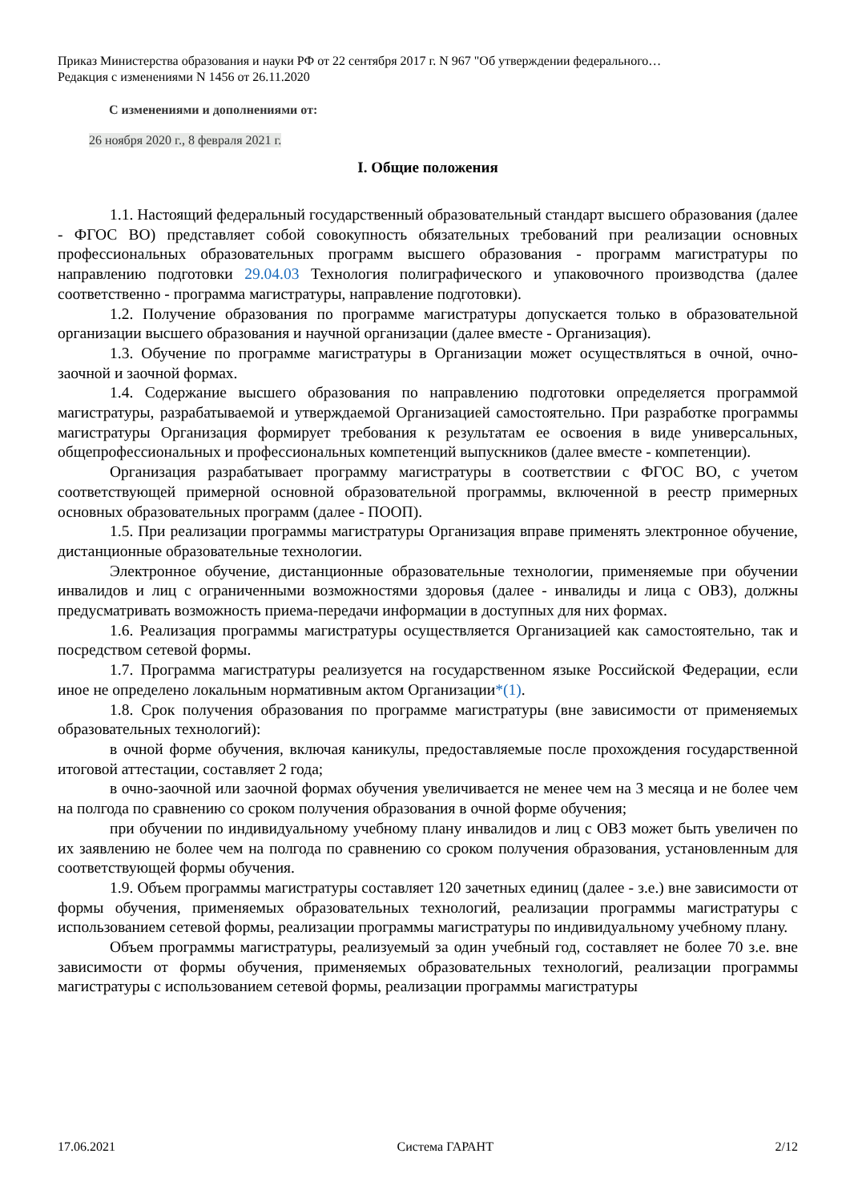Приказ Министерства образования и науки РФ от 22 сентября 2017 г. N 967 "Об утверждении федерального…
Редакция с изменениями N 1456 от 26.11.2020
С изменениями и дополнениями от:
26 ноября 2020 г., 8 февраля 2021 г.
I. Общие положения
1.1. Настоящий федеральный государственный образовательный стандарт высшего образования (далее - ФГОС ВО) представляет собой совокупность обязательных требований при реализации основных профессиональных образовательных программ высшего образования - программ магистратуры по направлению подготовки 29.04.03 Технология полиграфического и упаковочного производства (далее соответственно - программа магистратуры, направление подготовки).
1.2. Получение образования по программе магистратуры допускается только в образовательной организации высшего образования и научной организации (далее вместе - Организация).
1.3. Обучение по программе магистратуры в Организации может осуществляться в очной, очно-заочной и заочной формах.
1.4. Содержание высшего образования по направлению подготовки определяется программой магистратуры, разрабатываемой и утверждаемой Организацией самостоятельно. При разработке программы магистратуры Организация формирует требования к результатам ее освоения в виде универсальных, общепрофессиональных и профессиональных компетенций выпускников (далее вместе - компетенции).
Организация разрабатывает программу магистратуры в соответствии с ФГОС ВО, с учетом соответствующей примерной основной образовательной программы, включенной в реестр примерных основных образовательных программ (далее - ПООП).
1.5. При реализации программы магистратуры Организация вправе применять электронное обучение, дистанционные образовательные технологии.
Электронное обучение, дистанционные образовательные технологии, применяемые при обучении инвалидов и лиц с ограниченными возможностями здоровья (далее - инвалиды и лица с ОВЗ), должны предусматривать возможность приема-передачи информации в доступных для них формах.
1.6. Реализация программы магистратуры осуществляется Организацией как самостоятельно, так и посредством сетевой формы.
1.7. Программа магистратуры реализуется на государственном языке Российской Федерации, если иное не определено локальным нормативным актом Организации*(1).
1.8. Срок получения образования по программе магистратуры (вне зависимости от применяемых образовательных технологий):
в очной форме обучения, включая каникулы, предоставляемые после прохождения государственной итоговой аттестации, составляет 2 года;
в очно-заочной или заочной формах обучения увеличивается не менее чем на 3 месяца и не более чем на полгода по сравнению со сроком получения образования в очной форме обучения;
при обучении по индивидуальному учебному плану инвалидов и лиц с ОВЗ может быть увеличен по их заявлению не более чем на полгода по сравнению со сроком получения образования, установленным для соответствующей формы обучения.
1.9. Объем программы магистратуры составляет 120 зачетных единиц (далее - з.е.) вне зависимости от формы обучения, применяемых образовательных технологий, реализации программы магистратуры с использованием сетевой формы, реализации программы магистратуры по индивидуальному учебному плану.
Объем программы магистратуры, реализуемый за один учебный год, составляет не более 70 з.е. вне зависимости от формы обучения, применяемых образовательных технологий, реализации программы магистратуры с использованием сетевой формы, реализации программы магистратуры
17.06.2021 Система ГАРАНТ 2/12